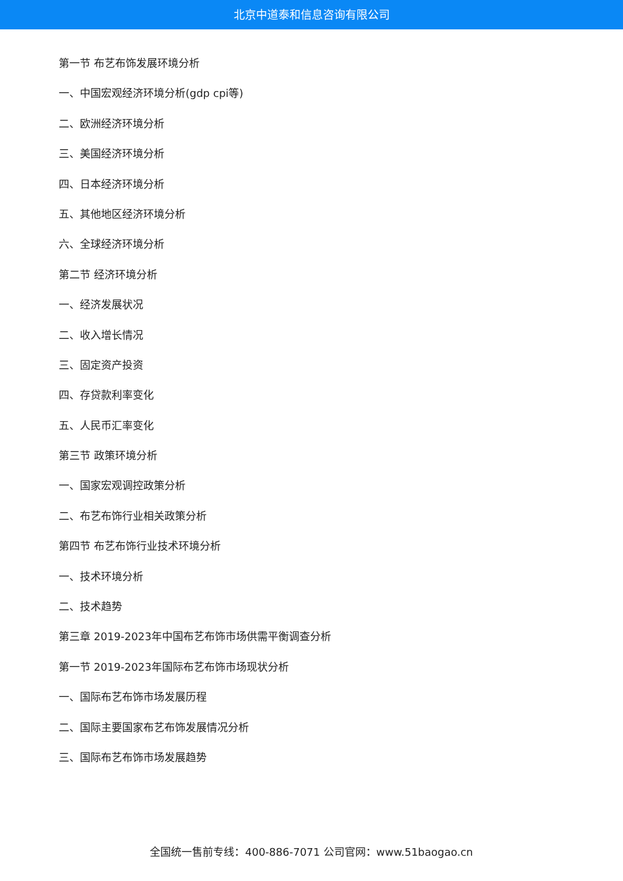北京中道泰和信息咨询有限公司
第一节 布艺布饰发展环境分析
一、中国宏观经济环境分析(gdp cpi等)
二、欧洲经济环境分析
三、美国经济环境分析
四、日本经济环境分析
五、其他地区经济环境分析
六、全球经济环境分析
第二节 经济环境分析
一、经济发展状况
二、收入增长情况
三、固定资产投资
四、存贷款利率变化
五、人民币汇率变化
第三节 政策环境分析
一、国家宏观调控政策分析
二、布艺布饰行业相关政策分析
第四节 布艺布饰行业技术环境分析
一、技术环境分析
二、技术趋势
第三章 2019-2023年中国布艺布饰市场供需平衡调查分析
第一节 2019-2023年国际布艺布饰市场现状分析
一、国际布艺布饰市场发展历程
二、国际主要国家布艺布饰发展情况分析
三、国际布艺布饰市场发展趋势
全国统一售前专线：400-886-7071 公司官网：www.51baogao.cn